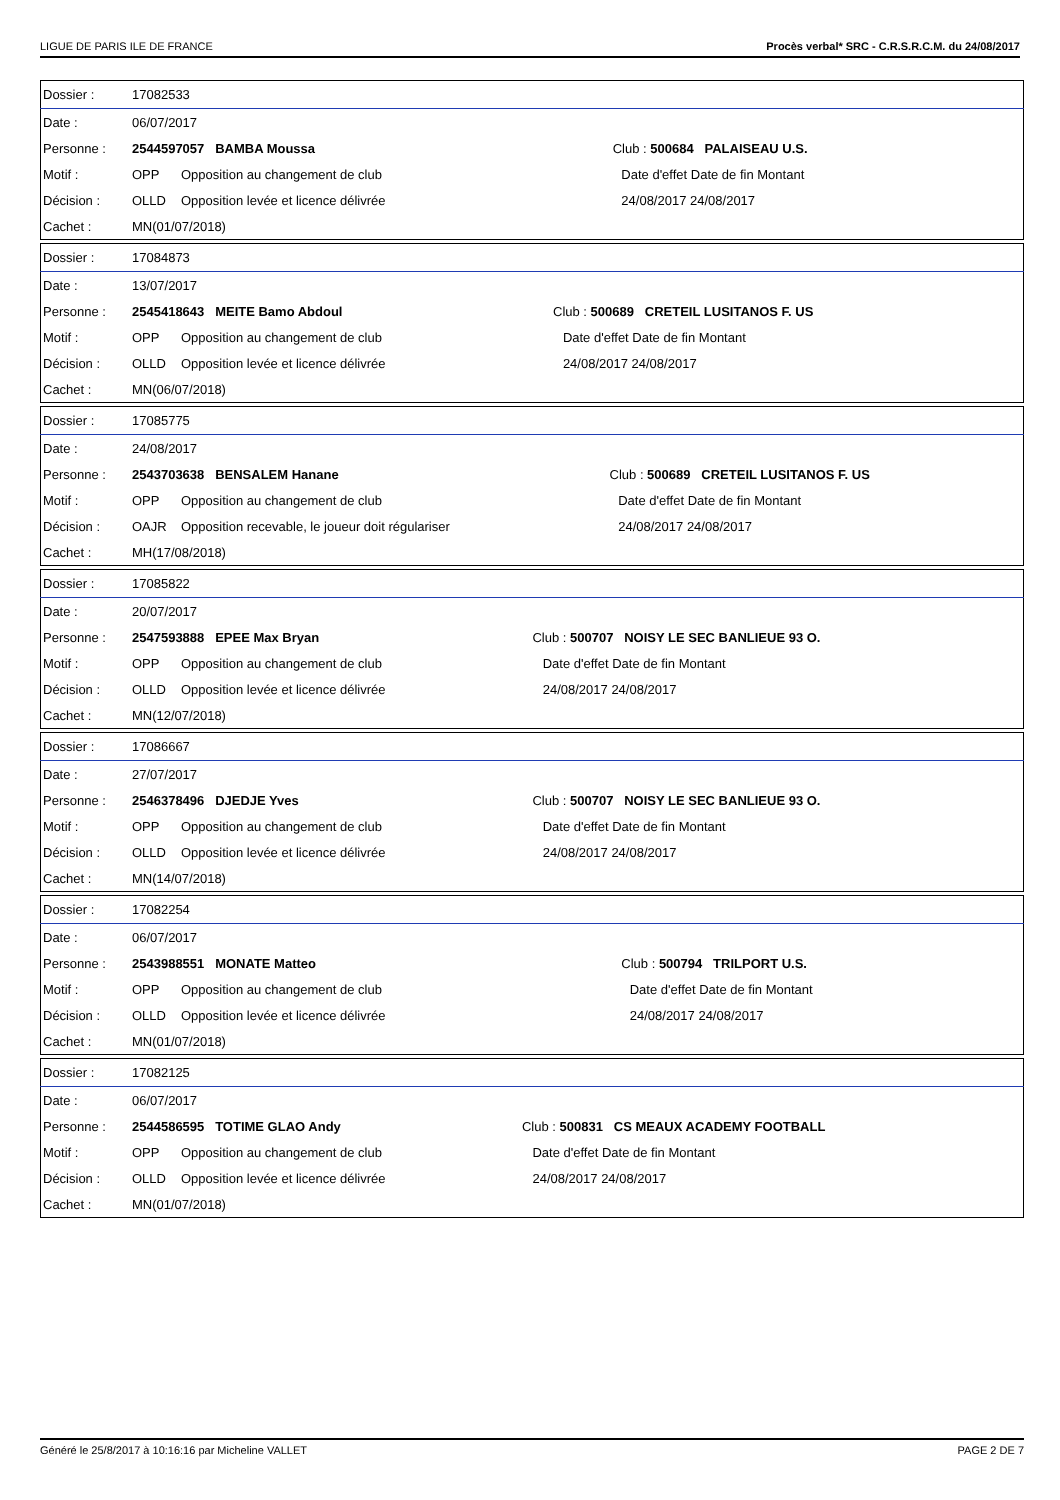LIGUE DE PARIS ILE DE FRANCE Procès verbal* SRC - C.R.S.R.C.M. du 24/08/2017
| Dossier : | 17082533 | | | |
| Date : | 06/07/2017 | | | |
| Personne : | 2544597057 BAMBA Moussa | | Club : 500684 PALAISEAU U.S. | |
| Motif : | OPP | Opposition au changement de club | | Date d'effet Date de fin Montant |
| Décision : | OLLD | Opposition levée et licence délivrée | | 24/08/2017 24/08/2017 |
| Cachet : | MN(01/07/2018) | | | |
| Dossier : | 17084873 | | | |
| Date : | 13/07/2017 | | | |
| Personne : | 2545418643 MEITE Bamo Abdoul | | Club : 500689 CRETEIL LUSITANOS F. US | |
| Motif : | OPP | Opposition au changement de club | | Date d'effet Date de fin Montant |
| Décision : | OLLD | Opposition levée et licence délivrée | | 24/08/2017 24/08/2017 |
| Cachet : | MN(06/07/2018) | | | |
| Dossier : | 17085775 | | | |
| Date : | 24/08/2017 | | | |
| Personne : | 2543703638 BENSALEM Hanane | | Club : 500689 CRETEIL LUSITANOS F. US | |
| Motif : | OPP | Opposition au changement de club | | Date d'effet Date de fin Montant |
| Décision : | OAJR | Opposition recevable, le joueur doit régulariser | | 24/08/2017 24/08/2017 |
| Cachet : | MH(17/08/2018) | | | |
| Dossier : | 17085822 | | | |
| Date : | 20/07/2017 | | | |
| Personne : | 2547593888 EPEE Max Bryan | | Club : 500707 NOISY LE SEC BANLIEUE 93 O. | |
| Motif : | OPP | Opposition au changement de club | | Date d'effet Date de fin Montant |
| Décision : | OLLD | Opposition levée et licence délivrée | | 24/08/2017 24/08/2017 |
| Cachet : | MN(12/07/2018) | | | |
| Dossier : | 17086667 | | | |
| Date : | 27/07/2017 | | | |
| Personne : | 2546378496 DJEDJE Yves | | Club : 500707 NOISY LE SEC BANLIEUE 93 O. | |
| Motif : | OPP | Opposition au changement de club | | Date d'effet Date de fin Montant |
| Décision : | OLLD | Opposition levée et licence délivrée | | 24/08/2017 24/08/2017 |
| Cachet : | MN(14/07/2018) | | | |
| Dossier : | 17082254 | | | |
| Date : | 06/07/2017 | | | |
| Personne : | 2543988551 MONATE Matteo | | Club : 500794 TRILPORT U.S. | |
| Motif : | OPP | Opposition au changement de club | | Date d'effet Date de fin Montant |
| Décision : | OLLD | Opposition levée et licence délivrée | | 24/08/2017 24/08/2017 |
| Cachet : | MN(01/07/2018) | | | |
| Dossier : | 17082125 | | | |
| Date : | 06/07/2017 | | | |
| Personne : | 2544586595 TOTIME GLAO Andy | | Club : 500831 CS MEAUX ACADEMY FOOTBALL | |
| Motif : | OPP | Opposition au changement de club | | Date d'effet Date de fin Montant |
| Décision : | OLLD | Opposition levée et licence délivrée | | 24/08/2017 24/08/2017 |
| Cachet : | MN(01/07/2018) | | | |
Généré le 25/8/2017 à 10:16:16 par Micheline VALLET PAGE 2 DE 7